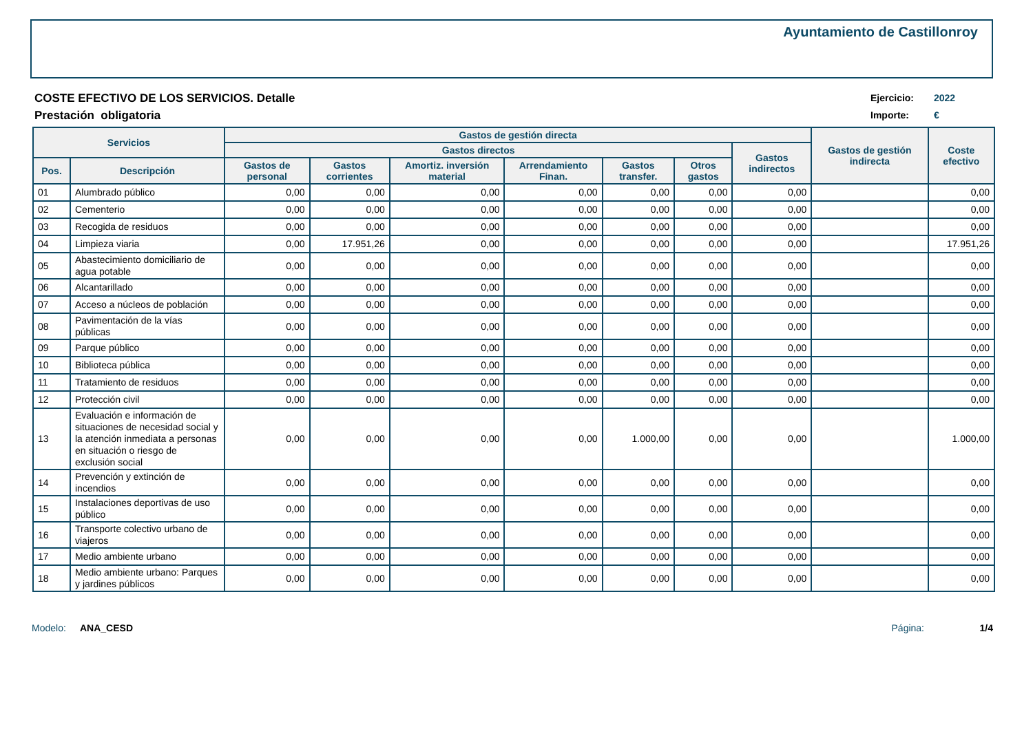Ayuntamiento de Castillonroy
COSTE EFECTIVO DE LOS SERVICIOS. Detalle
Prestación obligatoria
Ejercicio: 2022
Importe: €
| Servicios | | Gastos de gestión directa | | | | | | | Gastos de gestión indirecta | Coste efectivo |
| --- | --- | --- | --- | --- | --- | --- | --- | --- | --- | --- |
| | | Gastos directos | | | | | | Gastos indirectos | | |
| Pos. | Descripción | Gastos de personal | Gastos corrientes | Amortiz. inversión material | Arrendamiento Finan. | Gastos transfer. | Otros gastos | | | |
| 01 | Alumbrado público | 0,00 | 0,00 | 0,00 | 0,00 | 0,00 | 0,00 | 0,00 | | 0,00 |
| 02 | Cementerio | 0,00 | 0,00 | 0,00 | 0,00 | 0,00 | 0,00 | 0,00 | | 0,00 |
| 03 | Recogida de residuos | 0,00 | 0,00 | 0,00 | 0,00 | 0,00 | 0,00 | 0,00 | | 0,00 |
| 04 | Limpieza viaria | 0,00 | 17.951,26 | 0,00 | 0,00 | 0,00 | 0,00 | 0,00 | | 17.951,26 |
| 05 | Abastecimiento domiciliario de agua potable | 0,00 | 0,00 | 0,00 | 0,00 | 0,00 | 0,00 | 0,00 | | 0,00 |
| 06 | Alcantarillado | 0,00 | 0,00 | 0,00 | 0,00 | 0,00 | 0,00 | 0,00 | | 0,00 |
| 07 | Acceso a núcleos de población | 0,00 | 0,00 | 0,00 | 0,00 | 0,00 | 0,00 | 0,00 | | 0,00 |
| 08 | Pavimentación de la vías públicas | 0,00 | 0,00 | 0,00 | 0,00 | 0,00 | 0,00 | 0,00 | | 0,00 |
| 09 | Parque público | 0,00 | 0,00 | 0,00 | 0,00 | 0,00 | 0,00 | 0,00 | | 0,00 |
| 10 | Biblioteca pública | 0,00 | 0,00 | 0,00 | 0,00 | 0,00 | 0,00 | 0,00 | | 0,00 |
| 11 | Tratamiento de residuos | 0,00 | 0,00 | 0,00 | 0,00 | 0,00 | 0,00 | 0,00 | | 0,00 |
| 12 | Protección civil | 0,00 | 0,00 | 0,00 | 0,00 | 0,00 | 0,00 | 0,00 | | 0,00 |
| 13 | Evaluación e información de situaciones de necesidad social y la atención inmediata a personas en situación o riesgo de exclusión social | 0,00 | 0,00 | 0,00 | 0,00 | 1.000,00 | 0,00 | 0,00 | | 1.000,00 |
| 14 | Prevención y extinción de incendios | 0,00 | 0,00 | 0,00 | 0,00 | 0,00 | 0,00 | 0,00 | | 0,00 |
| 15 | Instalaciones deportivas de uso público | 0,00 | 0,00 | 0,00 | 0,00 | 0,00 | 0,00 | 0,00 | | 0,00 |
| 16 | Transporte colectivo urbano de viajeros | 0,00 | 0,00 | 0,00 | 0,00 | 0,00 | 0,00 | 0,00 | | 0,00 |
| 17 | Medio ambiente urbano | 0,00 | 0,00 | 0,00 | 0,00 | 0,00 | 0,00 | 0,00 | | 0,00 |
| 18 | Medio ambiente urbano: Parques y jardines públicos | 0,00 | 0,00 | 0,00 | 0,00 | 0,00 | 0,00 | 0,00 | | 0,00 |
Modelo: ANA_CESD Página: 1/4